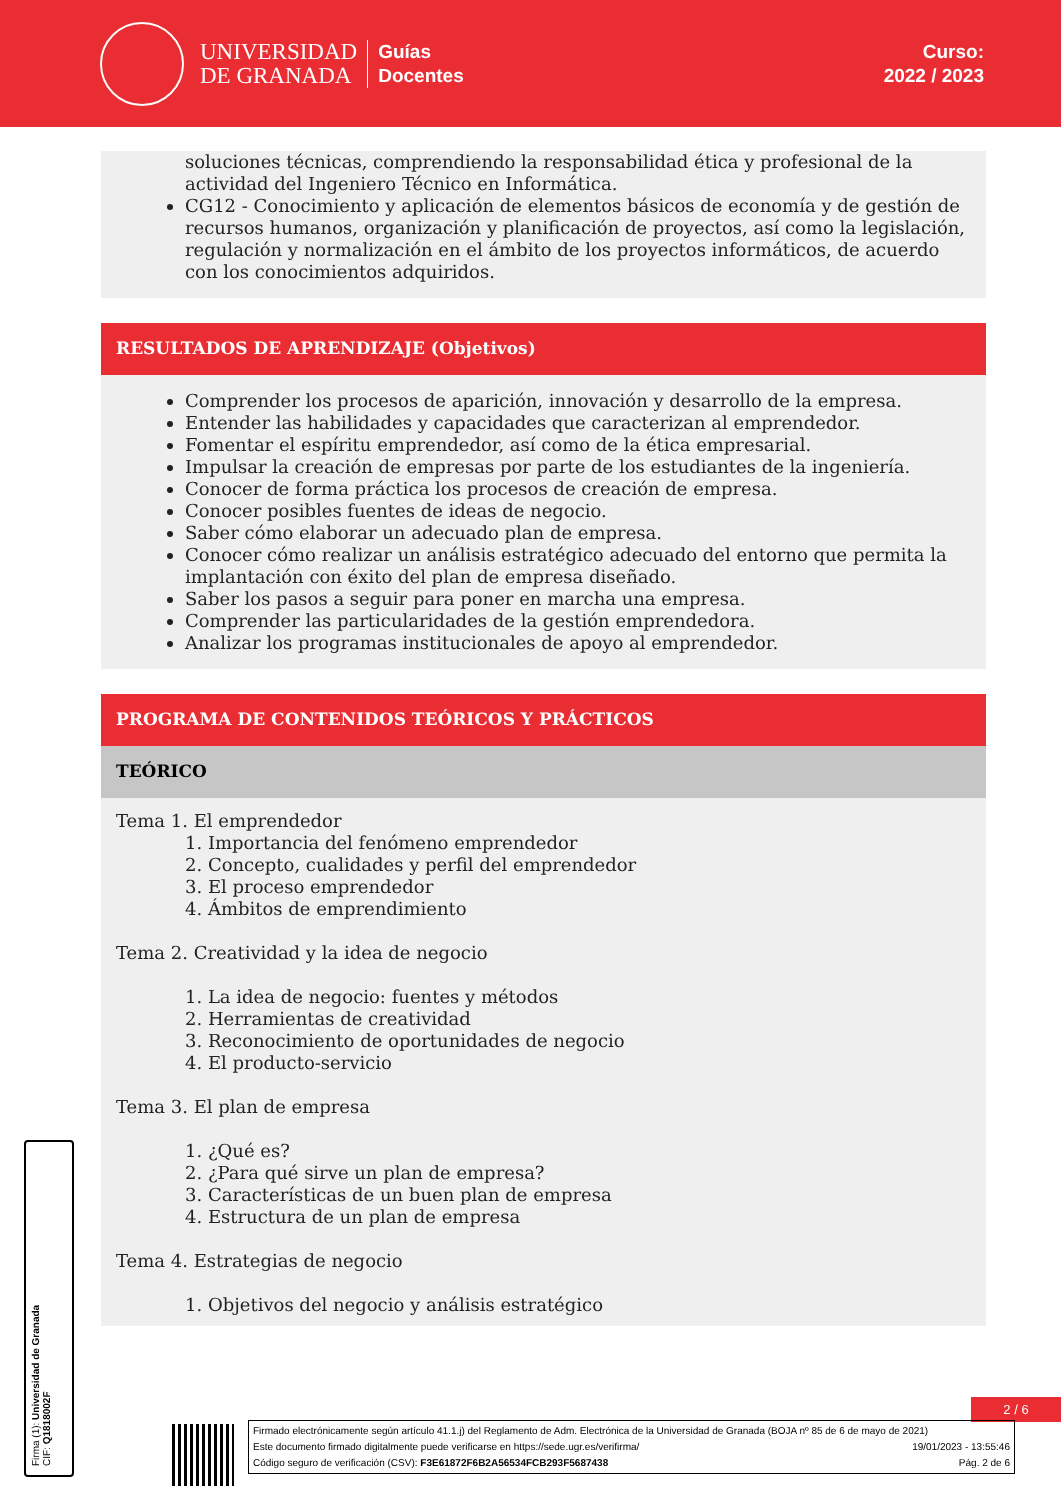UNIVERSIDAD
DE GRANADA
Guías
Docentes
Curso:
2022 / 2023
soluciones técnicas, comprendiendo la responsabilidad ética y profesional de la actividad del Ingeniero Técnico en Informática.
CG12 - Conocimiento y aplicación de elementos básicos de economía y de gestión de recursos humanos, organización y planificación de proyectos, así como la legislación, regulación y normalización en el ámbito de los proyectos informáticos, de acuerdo con los conocimientos adquiridos.
RESULTADOS DE APRENDIZAJE (Objetivos)
Comprender los procesos de aparición, innovación y desarrollo de la empresa.
Entender las habilidades y capacidades que caracterizan al emprendedor.
Fomentar el espíritu emprendedor, así como de la ética empresarial.
Impulsar la creación de empresas por parte de los estudiantes de la ingeniería.
Conocer de forma práctica los procesos de creación de empresa.
Conocer posibles fuentes de ideas de negocio.
Saber cómo elaborar un adecuado plan de empresa.
Conocer cómo realizar un análisis estratégico adecuado del entorno que permita la implantación con éxito del plan de empresa diseñado.
Saber los pasos a seguir para poner en marcha una empresa.
Comprender las particularidades de la gestión emprendedora.
Analizar los programas institucionales de apoyo al emprendedor.
PROGRAMA DE CONTENIDOS TEÓRICOS Y PRÁCTICOS
TEÓRICO
Tema 1. El emprendedor
1. Importancia del fenómeno emprendedor
2. Concepto, cualidades y perfil del emprendedor
3. El proceso emprendedor
4. Ámbitos de emprendimiento
Tema 2. Creatividad y la idea de negocio
1. La idea de negocio: fuentes y métodos
2. Herramientas de creatividad
3. Reconocimiento de oportunidades de negocio
4. El producto-servicio
Tema 3. El plan de empresa
1. ¿Qué es?
2. ¿Para qué sirve un plan de empresa?
3. Características de un buen plan de empresa
4. Estructura de un plan de empresa
Tema 4. Estrategias de negocio
1. Objetivos del negocio y análisis estratégico
Firma (1): Universidad de Granada
CIF: Q1818002F
2 / 6
Firmado electrónicamente según artículo 41.1.j) del Reglamento de Adm. Electrónica de la Universidad de Granada (BOJA nº 85 de 6 de mayo de 2021)
Este documento firmado digitalmente puede verificarse en https://sede.ugr.es/verifirma/ 19/01/2023 - 13:55:46
Código seguro de verificación (CSV): F3E61872F6B2A56534FCB293F5687438 Pág. 2 de 6